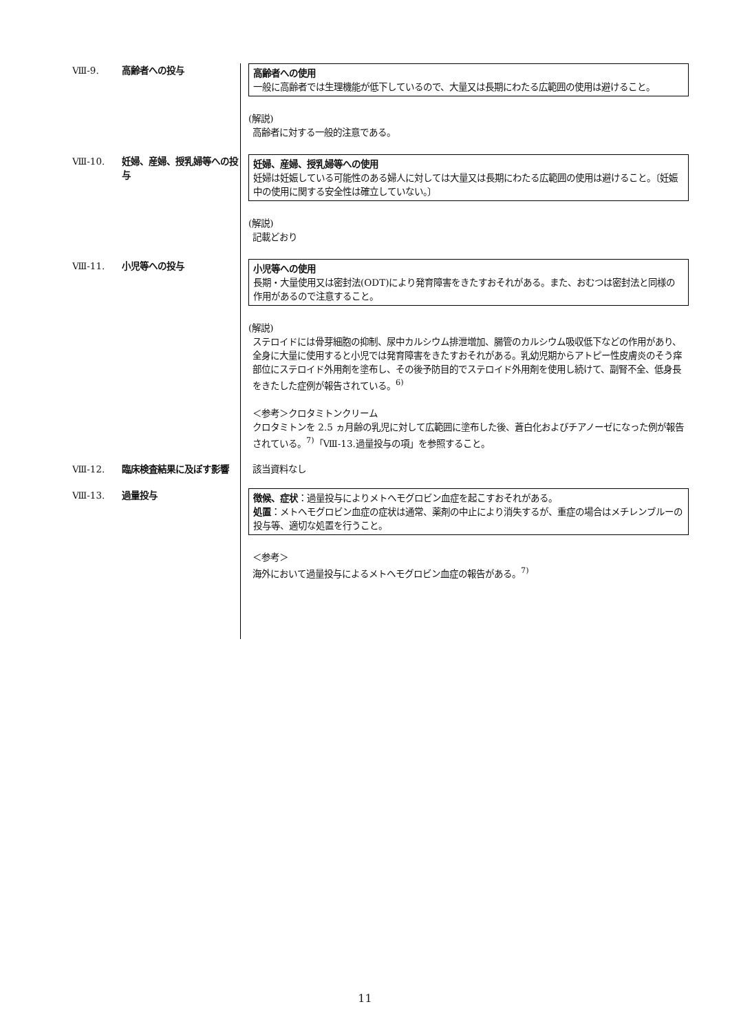Ⅷ-9. 高齢者への投与
高齢者への使用
一般に高齢者では生理機能が低下しているので、大量又は長期にわたる広範囲の使用は避けること。
(解説)
高齢者に対する一般的注意である。
Ⅷ-10. 妊婦、産婦、授乳婦等への投与
妊婦、産婦、授乳婦等への使用
妊婦は妊娠している可能性のある婦人に対しては大量又は長期にわたる広範囲の使用は避けること。〔妊娠中の使用に関する安全性は確立していない。〕
(解説)
記載どおり
Ⅷ-11. 小児等への投与
小児等への使用
長期・大量使用又は密封法(ODT)により発育障害をきたすおそれがある。また、おむつは密封法と同様の作用があるので注意すること。
(解説)
ステロイドには骨芽細胞の抑制、尿中カルシウム排泄増加、腸管のカルシウム吸収低下などの作用があり、全身に大量に使用すると小児では発育障害をきたすおそれがある。乳幼児期からアトピー性皮膚炎のそう痒部位にステロイド外用剤を塗布し、その後予防目的でステロイド外用剤を使用し続けて、副腎不全、低身長をきたした症例が報告されている。<sup>6)</sup>
＜参考＞クロタミトンクリーム
クロタミトンを 2.5 ヵ月齢の乳児に対して広範囲に塗布した後、蒼白化およびチアノーゼになった例が報告されている。<sup>7)</sup>「Ⅷ-13.過量投与の項」を参照すること。
Ⅷ-12. 臨床検査結果に及ぼす影響 該当資料なし
Ⅷ-13. 過量投与
徴候、症状：過量投与によりメトヘモグロビン血症を起こすおそれがある。
処置：メトヘモグロビン血症の症状は通常、薬剤の中止により消失するが、重症の場合はメチレンブルーの投与等、適切な処置を行うこと。
＜参考＞
海外において過量投与によるメトヘモグロビン血症の報告がある。<sup>7)</sup>
11